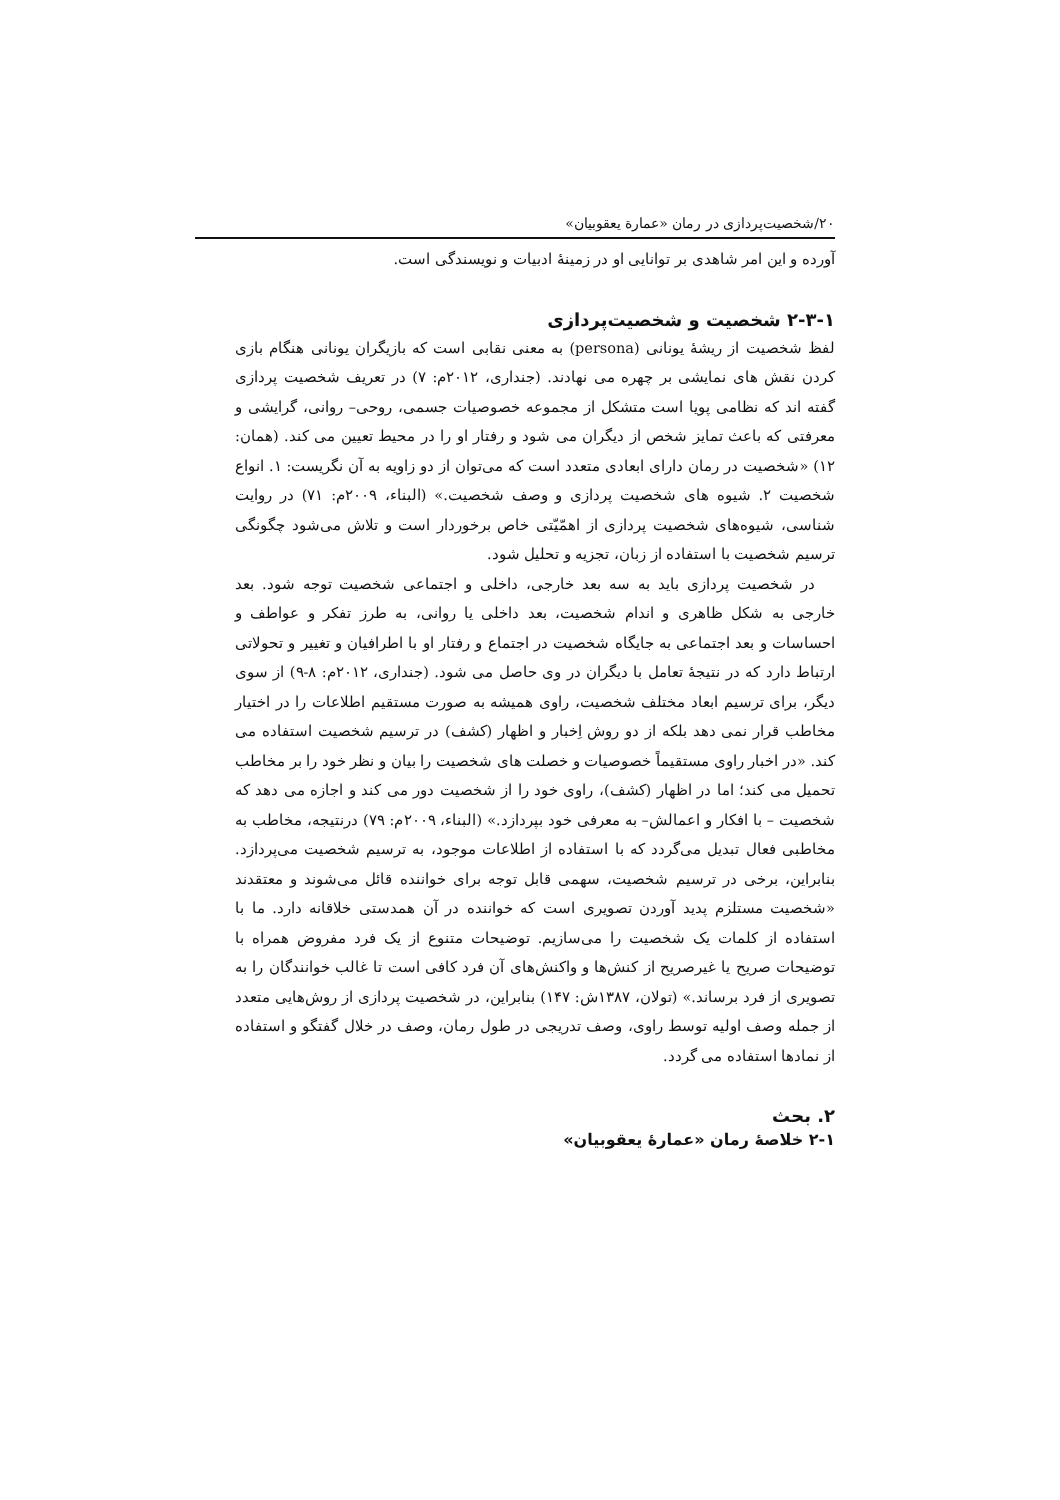۲۰/شخصیت‌پردازی در رمان «عمارة یعقوبیان»
آورده و این امر شاهدی بر توانایی او در زمینهٔ ادبیات و نویسندگی است.
۲-۳-۱ شخصیت و شخصیت‌پردازی
لفظ شخصیت از ریشهٔ یونانی (persona) به معنی نقابی است که بازیگران یونانی هنگام بازی کردن نقش های نمایشی بر چهره می نهادند. (جنداری، ۲۰۱۲م: ۷) در تعریف شخصیت پردازی گفته اند که نظامی پویا است متشکل از مجموعه خصوصیات جسمی، روحی– روانی، گرایشی و معرفتی که باعث تمایز شخص از دیگران می شود و رفتار او را در محیط تعیین می کند. (همان: ۱۲) «شخصیت در رمان دارای ابعادی متعدد است که می‌توان از دو زاویه به آن نگریست: ۱. انواع شخصیت ۲. شیوه های شخصیت پردازی و وصف شخصیت.» (البناء، ۲۰۰۹م: ۷۱) در روایت شناسی، شیوه‌های شخصیت پردازی از اهمّیّتی خاص برخوردار است و تلاش می‌شود چگونگی ترسیم شخصیت با استفاده از زبان، تجزیه و تحلیل شود.
در شخصیت پردازی باید به سه بعد خارجی، داخلی و اجتماعی شخصیت توجه شود. بعد خارجی به شکل ظاهری و اندام شخصیت، بعد داخلی یا روانی، به طرز تفکر و عواطف و احساسات و بعد اجتماعی به جایگاه شخصیت در اجتماع و رفتار او با اطرافیان و تغییر و تحولاتی ارتباط دارد که در نتیجهٔ تعامل با دیگران در وی حاصل می شود. (جنداری، ۲۰۱۲م: ۸-۹) از سوی دیگر، برای ترسیم ابعاد مختلف شخصیت، راوی همیشه به صورت مستقیم اطلاعات را در اختیار مخاطب قرار نمی دهد بلکه از دو روش اِخبار و اظهار (کشف) در ترسیم شخصیت استفاده می کند. «در اخبار راوی مستقیماً خصوصیات و خصلت های شخصیت را بیان و نظر خود را بر مخاطب تحمیل می کند؛ اما در اظهار (کشف)، راوی خود را از شخصیت دور می کند و اجازه می دهد که شخصیت – با افکار و اعمالش– به معرفی خود بپردازد.» (البناء، ۲۰۰۹م: ۷۹) درنتیجه، مخاطب به مخاطبی فعال تبدیل می‌گردد که با استفاده از اطلاعات موجود، به ترسیم شخصیت می‌پردازد. بنابراین، برخی در ترسیم شخصیت، سهمی قابل توجه برای خواننده قائل می‌شوند و معتقدند «شخصیت مستلزم پدید آوردن تصویری است که خواننده در آن همدستی خلاقانه دارد. ما با استفاده از کلمات یک شخصیت را می‌سازیم. توضیحات متنوع از یک فرد مفروض همراه با توضیحات صریح یا غیرصریح از کنش‌ها و واکنش‌های آن فرد کافی است تا غالب خوانندگان را به تصویری از فرد برساند.» (تولان، ۱۳۸۷ش: ۱۴۷) بنابراین، در شخصیت پردازی از روش‌هایی متعدد از جمله وصف اولیه توسط راوی، وصف تدریجی در طول رمان، وصف در خلال گفتگو و استفاده از نمادها استفاده می گردد.
۲. بحث
۲-۱ خلاصهٔ رمان «عمارهٔ یعقوبیان»